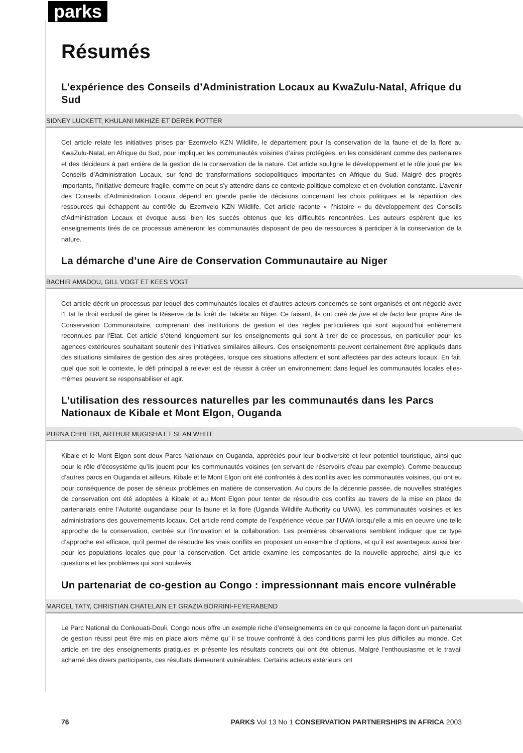parks
Résumés
L’expérience des Conseils d’Administration Locaux au KwaZulu-Natal, Afrique du Sud
SIDNEY LUCKETT, KHULANI MKHIZE ET DEREK POTTER
Cet article relate les initiatives prises par Ezemvelo KZN Wildlife, le département pour la conservation de la faune et de la flore au KwaZulu-Natal, en Afrique du Sud, pour impliquer les communautés voisines d’aires protégées, en les considérant comme des partenaires et des décideurs à part entière de la gestion de la conservation de la nature. Cet article souligne le développement et le rôle joué par les Conseils d’Administration Locaux, sur fond de transformations sociopolitiques importantes en Afrique du Sud. Malgré des progrès importants, l’initiative demeure fragile, comme on peut s’y attendre dans ce contexte politique complexe et en évolution constante. L’avenir des Conseils d’Administration Locaux dépend en grande partie de décisions concernant les choix politiques et la répartition des ressources qui échappent au contrôle du Ezemvelo KZN Wildlife. Cet article raconte « l’histoire » du développement des Conseils d’Administration Locaux et évoque aussi bien les succès obtenus que les difficultés rencontrées. Les auteurs espèrent que les enseignements tirés de ce processus amèneront les communautés disposant de peu de ressources à participer à la conservation de la nature.
La démarche d’une Aire de Conservation Communautaire au Niger
BACHIR AMADOU, GILL VOGT ET KEES VOGT
Cet article décrit un processus par lequel des communautés locales et d’autres acteurs concernés se sont organisés et ont négocié avec l’Etat le droit exclusif de gérer la Réserve de la forêt de Takiéta au Niger. Ce faisant, ils ont créé de jure et de facto leur propre Aire de Conservation Communautaire, comprenant des institutions de gestion et des règles particulières qui sont aujourd’hui entièrement reconnues par l’Etat. Cet article s’étend longuement sur les enseignements qui sont à tirer de ce processus, en particulier pour les agences extérieures souhaitant soutenir des initiatives similaires ailleurs. Ces enseignements peuvent certainement être appliqués dans des situations similaires de gestion des aires protégées, lorsque ces situations affectent et sont affectées par des acteurs locaux. En fait, quel que soit le contexte, le défi principal à relever est de réussir à créer un environnement dans lequel les communautés locales elles-mêmes peuvent se responsabiliser et agir.
L’utilisation des ressources naturelles par les communautés dans les Parcs Nationaux de Kibale et Mont Elgon, Ouganda
PURNA CHHETRI, ARTHUR MUGISHA ET SEAN WHITE
Kibale et le Mont Elgon sont deux Parcs Nationaux en Ouganda, appréciés pour leur biodiversité et leur potentiel touristique, ainsi que pour le rôle d’écosystème qu’ils jouent pour les communautés voisines (en servant de réservoirs d’eau par exemple). Comme beaucoup d’autres parcs en Ouganda et ailleurs, Kibale et le Mont Elgon ont été confrontés à des conflits avec les communautés voisines, qui ont eu pour conséquence de poser de sérieux problèmes en matière de conservation. Au cours de la décennie passée, de nouvelles stratégies de conservation ont été adoptées à Kibale et au Mont Elgon pour tenter de résoudre ces conflits au travers de la mise en place de partenariats entre l’Autorité ougandaise pour la faune et la flore (Uganda Wildlife Authority ou UWA), les communautés voisines et les administrations des gouvernements locaux. Cet article rend compte de l’expérience vécue par l’UWA lorsqu’elle a mis en oeuvre une telle approche de la conservation, centrée sur l’innovation et la collaboration. Les premières observations semblent indiquer que ce type d’approche est efficace, qu’il permet de résoudre les vrais conflits en proposant un ensemble d’options, et qu’il est avantageux aussi bien pour les populations locales que pour la conservation. Cet article examine les composantes de la nouvelle approche, ainsi que les questions et les problèmes qui sont soulevés.
Un partenariat de co-gestion au Congo : impressionnant mais encore vulnérable
MARCEL TATY, CHRISTIAN CHATELAIN ET GRAZIA BORRINI-FEYERABEND
Le Parc National du Conkouati-Douli, Congo nous offre un exemple riche d’enseignements en ce qui concerne la façon dont un partenariat de gestion réussi peut être mis en place alors même qu’ il se trouve confronté à des conditions parmi les plus difficiles au monde. Cet article en tire des enseignements pratiques et présente les résultats concrets qui ont été obtenus. Malgré l’enthousiasme et le travail acharné des divers participants, ces résultats demeurent vulnérables. Certains acteurs extérieurs ont
76 PARKS Vol 13 No 1 CONSERVATION PARTNERSHIPS IN AFRICA 2003